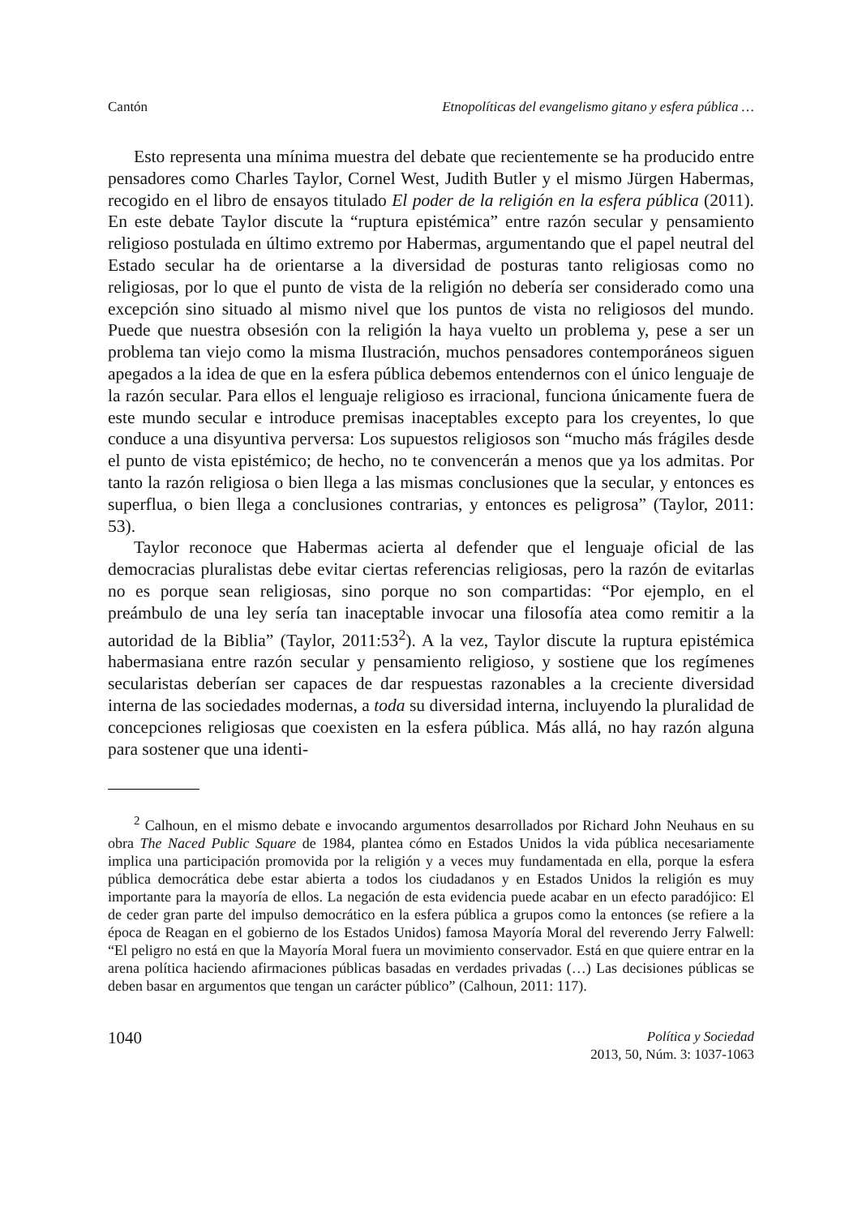Cantón Etnopolíticas del evangelismo gitano y esfera pública …
Esto representa una mínima muestra del debate que recientemente se ha producido entre pensadores como Charles Taylor, Cornel West, Judith Butler y el mismo Jürgen Habermas, recogido en el libro de ensayos titulado El poder de la religión en la esfera pública (2011). En este debate Taylor discute la “ruptura epistémica” entre razón secular y pensamiento religioso postulada en último extremo por Habermas, argumentando que el papel neutral del Estado secular ha de orientarse a la diversidad de posturas tanto religiosas como no religiosas, por lo que el punto de vista de la religión no debería ser considerado como una excepción sino situado al mismo nivel que los puntos de vista no religiosos del mundo. Puede que nuestra obsesión con la religión la haya vuelto un problema y, pese a ser un problema tan viejo como la misma Ilustración, muchos pensadores contemporáneos siguen apegados a la idea de que en la esfera pública debemos entendernos con el único lenguaje de la razón secular. Para ellos el lenguaje religioso es irracional, funciona únicamente fuera de este mundo secular e introduce premisas inaceptables excepto para los creyentes, lo que conduce a una disyuntiva perversa: Los supuestos religiosos son “mucho más frágiles desde el punto de vista epistémico; de hecho, no te convencerán a menos que ya los admitas. Por tanto la razón religiosa o bien llega a las mismas conclusiones que la secular, y entonces es superflua, o bien llega a conclusiones contrarias, y entonces es peligrosa” (Taylor, 2011: 53).
Taylor reconoce que Habermas acierta al defender que el lenguaje oficial de las democracias pluralistas debe evitar ciertas referencias religiosas, pero la razón de evitarlas no es porque sean religiosas, sino porque no son compartidas: “Por ejemplo, en el preámbulo de una ley sería tan inaceptable invocar una filosofía atea como remitir a la autoridad de la Biblia” (Taylor, 2011:53<sup>2</sup>). A la vez, Taylor discute la ruptura epistémica habermasiana entre razón secular y pensamiento religioso, y sostiene que los regímenes secularistas deberían ser capaces de dar respuestas razonables a la creciente diversidad interna de las sociedades modernas, a toda su diversidad interna, incluyendo la pluralidad de concepciones religiosas que coexisten en la esfera pública. Más allá, no hay razón alguna para sostener que una identi-
<sup>2</sup> Calhoun, en el mismo debate e invocando argumentos desarrollados por Richard John Neuhaus en su obra The Naced Public Square de 1984, plantea cómo en Estados Unidos la vida pública necesariamente implica una participación promovida por la religión y a veces muy fundamentada en ella, porque la esfera pública democrática debe estar abierta a todos los ciudadanos y en Estados Unidos la religión es muy importante para la mayoría de ellos. La negación de esta evidencia puede acabar en un efecto paradójico: El de ceder gran parte del impulso democrático en la esfera pública a grupos como la entonces (se refiere a la época de Reagan en el gobierno de los Estados Unidos) famosa Mayoría Moral del reverendo Jerry Falwell: “El peligro no está en que la Mayoría Moral fuera un movimiento conservador. Está en que quiere entrar en la arena política haciendo afirmaciones públicas basadas en verdades privadas (…) Las decisiones públicas se deben basar en argumentos que tengan un carácter público” (Calhoun, 2011: 117).
1040
Política y Sociedad
2013, 50, Núm. 3: 1037-1063